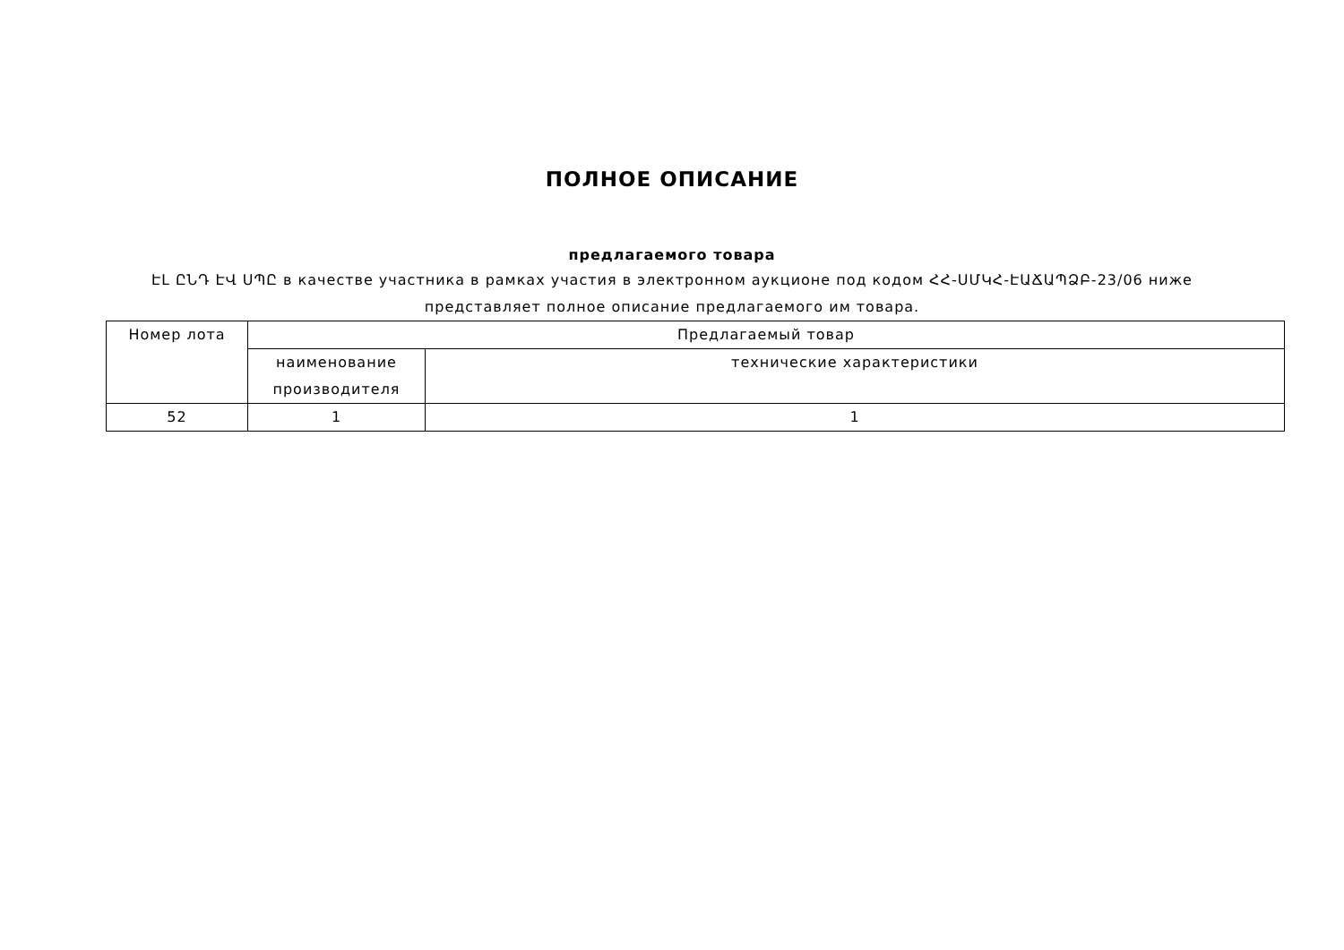ПОЛНОЕ ОПИСАНИЕ
предлагаемого товара
ԷԼ ԸՆԴ ԷՎ ՍՊԸ в качестве участника в рамках участия в электронном аукционе под кодом ՀՀ-ՍՄԿՀ-ԷԱՃԱՊՁԲ-23/06 ниже представляет полное описание предлагаемого им товара.
| Номер лота | Предлагаемый товар | |
| --- | --- | --- |
| | наименование производителя | технические характеристики |
| 52 | 1 | 1 |